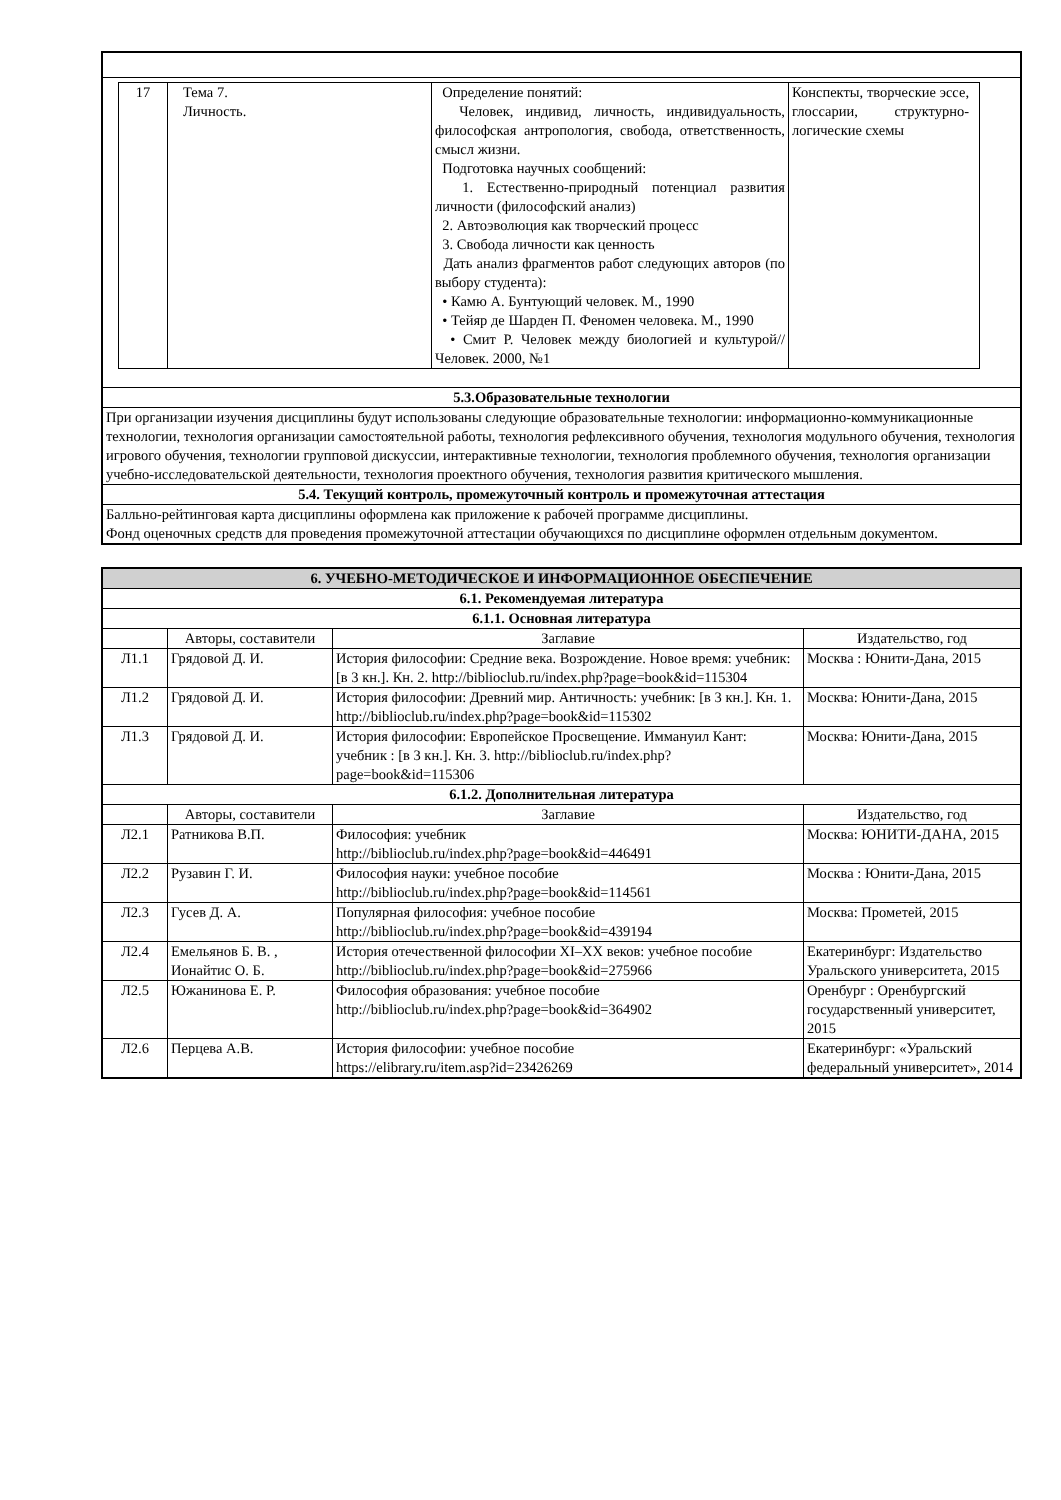| / 17 / Тема 7. Личность. / Определение понятий: Человек, индивид, личность, индивидуальность, философская антропология, свобода, ответственность, смысл жизни. Подготовка научных сообщений: 1. Естественно-природный потенциал развития личности (философский анализ) 2. Автоэволюция как творческий процесс 3. Свобода личности как ценность Дать анализ фрагментов работ следующих авторов (по выбору студента): • Камю А. Бунтующий человек. М., 1990 • Тейяр де Шарден П. Феномен человека. М., 1990 • Смит Р. Человек между биологией и культурой//Человек. 2000, №1 / Конспекты, творческие эссе, глоссарии, структурно-логические схемы / |
| 5.3.Образовательные технологии |
| При организации изучения дисциплины будут использованы следующие образовательные технологии: информационно-коммуникационные технологии, технология организации самостоятельной работы, технология рефлексивного обучения, технология модульного обучения, технология игрового обучения, технологии групповой дискуссии, интерактивные технологии, технология проблемного обучения, технология организации учебно-исследовательской деятельности, технология проектного обучения, технология развития критического мышления. |
| 5.4. Текущий контроль, промежуточный контроль и промежуточная аттестация |
| Балльно-рейтинговая карта дисциплины оформлена как приложение к рабочей программе дисциплины. Фонд оценочных средств для проведения промежуточной аттестации обучающихся по дисциплине оформлен отдельным документом. |
| 6. УЧЕБНО-МЕТОДИЧЕСКОЕ И ИНФОРМАЦИОННОЕ ОБЕСПЕЧЕНИЕ | | | |
| 6.1. Рекомендуемая литература | | | |
| 6.1.1. Основная литература | | | |
| | Авторы, составители | Заглавие | Издательство, год |
| Л1.1 | Грядовой Д. И. | История философии: Средние века. Возрождение. Новое время: учебник: [в 3 кн.]. Кн. 2. http://biblioclub.ru/index.php?page=book&id=115304 | Москва : Юнити-Дана, 2015 |
| Л1.2 | Грядовой Д. И. | История философии: Древний мир. Античность: учебник: [в 3 кн.]. Кн. 1. http://biblioclub.ru/index.php?page=book&id=115302 | Москва: Юнити-Дана, 2015 |
| Л1.3 | Грядовой Д. И. | История философии: Европейское Просвещение. Иммануил Кант: учебник : [в 3 кн.]. Кн. 3. http://biblioclub.ru/index.php?page=book&id=115306 | Москва: Юнити-Дана, 2015 |
| 6.1.2. Дополнительная литература | | | |
| | Авторы, составители | Заглавие | Издательство, год |
| Л2.1 | Ратникова В.П. | Философия: учебник http://biblioclub.ru/index.php?page=book&id=446491 | Москва: ЮНИТИ-ДАНА, 2015 |
| Л2.2 | Рузавин Г. И. | Философия науки: учебное пособие http://biblioclub.ru/index.php?page=book&id=114561 | Москва : Юнити-Дана, 2015 |
| Л2.3 | Гусев Д. А. | Популярная философия: учебное пособие http://biblioclub.ru/index.php?page=book&id=439194 | Москва: Прометей, 2015 |
| Л2.4 | Емельянов Б. В. , Ионайтис О. Б. | История отечественной философии XI–XX веков: учебное пособие http://biblioclub.ru/index.php?page=book&id=275966 | Екатеринбург: Издательство Уральского университета, 2015 |
| Л2.5 | Южанинова Е. Р. | Философия образования: учебное пособие http://biblioclub.ru/index.php?page=book&id=364902 | Оренбург : Оренбургский государственный университет, 2015 |
| Л2.6 | Перцева А.В. | История философии: учебное пособие https://elibrary.ru/item.asp?id=23426269 | Екатеринбург: «Уральский федеральный университет», 2014 |